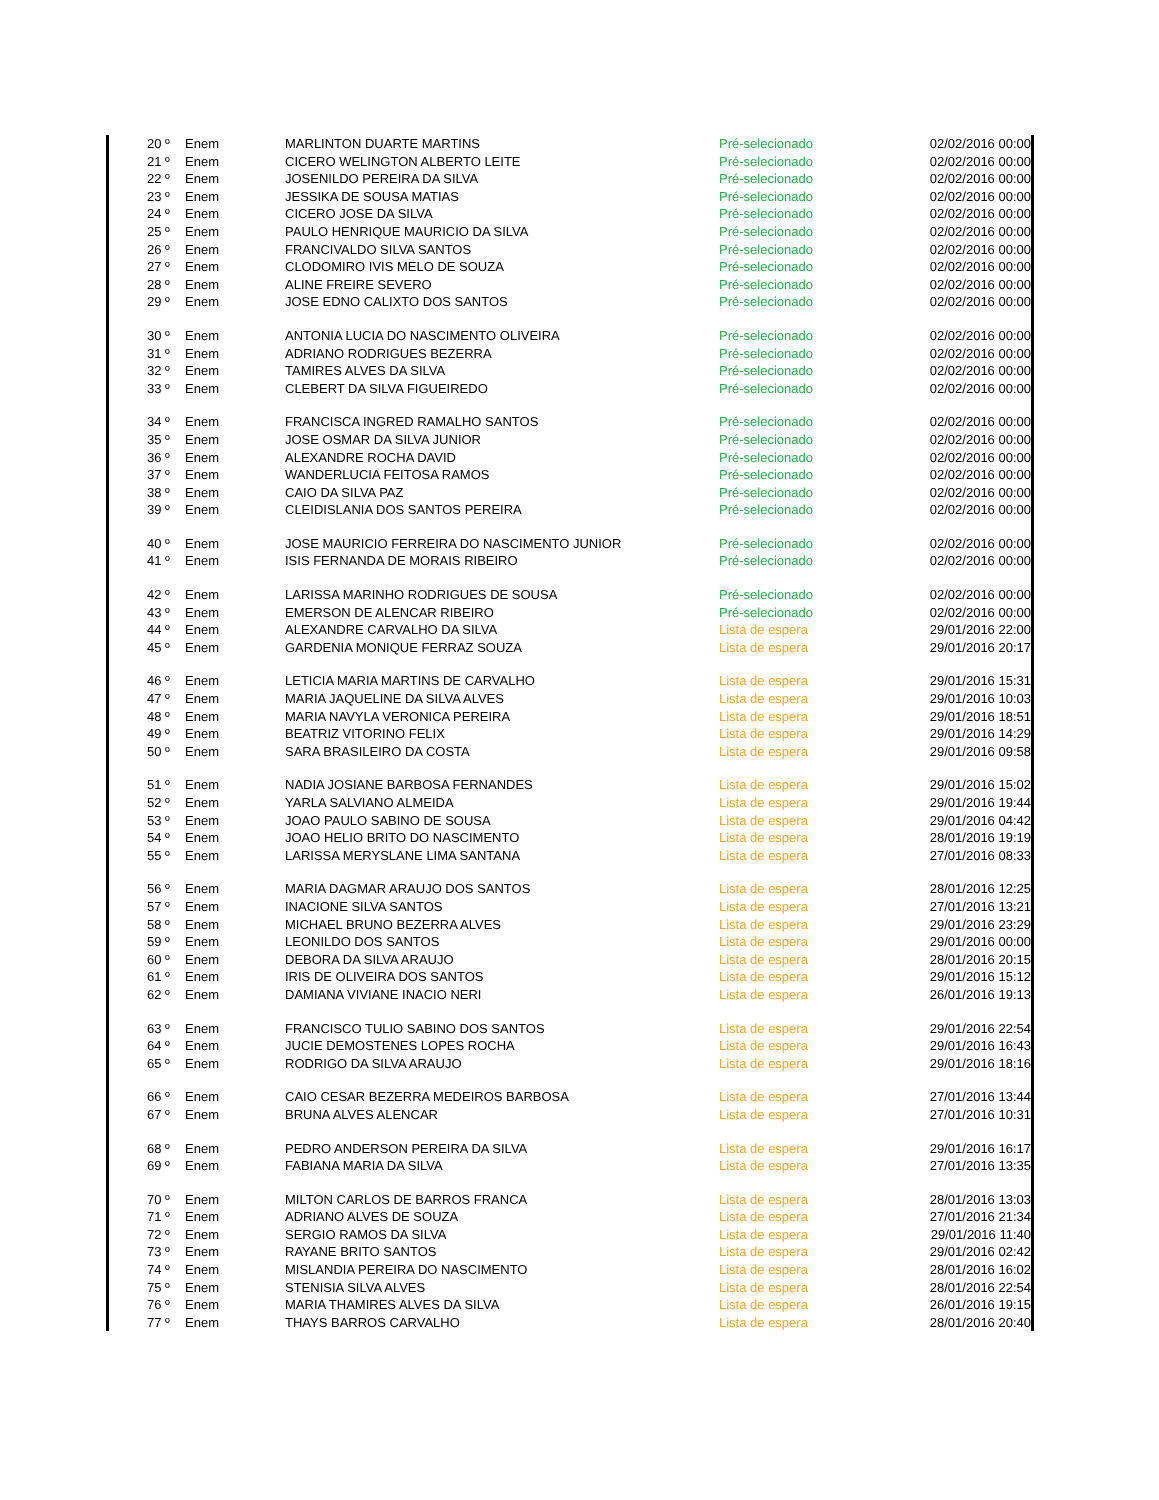| 20 º | Enem | MARLINTON DUARTE MARTINS | Pré-selecionado | 02/02/2016 00:00 |
| 21 º | Enem | CICERO WELINGTON ALBERTO LEITE | Pré-selecionado | 02/02/2016 00:00 |
| 22 º | Enem | JOSENILDO PEREIRA DA SILVA | Pré-selecionado | 02/02/2016 00:00 |
| 23 º | Enem | JESSIKA DE SOUSA MATIAS | Pré-selecionado | 02/02/2016 00:00 |
| 24 º | Enem | CICERO JOSE DA SILVA | Pré-selecionado | 02/02/2016 00:00 |
| 25 º | Enem | PAULO HENRIQUE MAURICIO DA SILVA | Pré-selecionado | 02/02/2016 00:00 |
| 26 º | Enem | FRANCIVALDO SILVA SANTOS | Pré-selecionado | 02/02/2016 00:00 |
| 27 º | Enem | CLODOMIRO IVIS MELO DE SOUZA | Pré-selecionado | 02/02/2016 00:00 |
| 28 º | Enem | ALINE FREIRE SEVERO | Pré-selecionado | 02/02/2016 00:00 |
| 29 º | Enem | JOSE EDNO CALIXTO DOS SANTOS | Pré-selecionado | 02/02/2016 00:00 |
| 30 º | Enem | ANTONIA LUCIA DO NASCIMENTO OLIVEIRA | Pré-selecionado | 02/02/2016 00:00 |
| 31 º | Enem | ADRIANO RODRIGUES BEZERRA | Pré-selecionado | 02/02/2016 00:00 |
| 32 º | Enem | TAMIRES ALVES DA SILVA | Pré-selecionado | 02/02/2016 00:00 |
| 33 º | Enem | CLEBERT DA SILVA FIGUEIREDO | Pré-selecionado | 02/02/2016 00:00 |
| 34 º | Enem | FRANCISCA INGRED RAMALHO SANTOS | Pré-selecionado | 02/02/2016 00:00 |
| 35 º | Enem | JOSE OSMAR DA SILVA JUNIOR | Pré-selecionado | 02/02/2016 00:00 |
| 36 º | Enem | ALEXANDRE ROCHA DAVID | Pré-selecionado | 02/02/2016 00:00 |
| 37 º | Enem | WANDERLUCIA FEITOSA RAMOS | Pré-selecionado | 02/02/2016 00:00 |
| 38 º | Enem | CAIO DA SILVA PAZ | Pré-selecionado | 02/02/2016 00:00 |
| 39 º | Enem | CLEIDISLANIA DOS SANTOS PEREIRA | Pré-selecionado | 02/02/2016 00:00 |
| 40 º | Enem | JOSE MAURICIO FERREIRA DO NASCIMENTO JUNIOR | Pré-selecionado | 02/02/2016 00:00 |
| 41 º | Enem | ISIS FERNANDA DE MORAIS RIBEIRO | Pré-selecionado | 02/02/2016 00:00 |
| 42 º | Enem | LARISSA MARINHO RODRIGUES DE SOUSA | Pré-selecionado | 02/02/2016 00:00 |
| 43 º | Enem | EMERSON DE ALENCAR RIBEIRO | Pré-selecionado | 02/02/2016 00:00 |
| 44 º | Enem | ALEXANDRE CARVALHO DA SILVA | Lista de espera | 29/01/2016 22:00 |
| 45 º | Enem | GARDENIA MONIQUE FERRAZ SOUZA | Lista de espera | 29/01/2016 20:17 |
| 46 º | Enem | LETICIA MARIA MARTINS DE CARVALHO | Lista de espera | 29/01/2016 15:31 |
| 47 º | Enem | MARIA JAQUELINE DA SILVA ALVES | Lista de espera | 29/01/2016 10:03 |
| 48 º | Enem | MARIA NAVYLA VERONICA PEREIRA | Lista de espera | 29/01/2016 18:51 |
| 49 º | Enem | BEATRIZ VITORINO FELIX | Lista de espera | 29/01/2016 14:29 |
| 50 º | Enem | SARA BRASILEIRO DA COSTA | Lista de espera | 29/01/2016 09:58 |
| 51 º | Enem | NADIA JOSIANE BARBOSA FERNANDES | Lista de espera | 29/01/2016 15:02 |
| 52 º | Enem | YARLA SALVIANO ALMEIDA | Lista de espera | 29/01/2016 19:44 |
| 53 º | Enem | JOAO PAULO SABINO DE SOUSA | Lista de espera | 29/01/2016 04:42 |
| 54 º | Enem | JOAO HELIO BRITO DO NASCIMENTO | Lista de espera | 28/01/2016 19:19 |
| 55 º | Enem | LARISSA MERYSLANE LIMA SANTANA | Lista de espera | 27/01/2016 08:33 |
| 56 º | Enem | MARIA DAGMAR ARAUJO DOS SANTOS | Lista de espera | 28/01/2016 12:25 |
| 57 º | Enem | INACIONE SILVA SANTOS | Lista de espera | 27/01/2016 13:21 |
| 58 º | Enem | MICHAEL BRUNO BEZERRA ALVES | Lista de espera | 29/01/2016 23:29 |
| 59 º | Enem | LEONILDO DOS SANTOS | Lista de espera | 29/01/2016 00:00 |
| 60 º | Enem | DEBORA DA SILVA ARAUJO | Lista de espera | 28/01/2016 20:15 |
| 61 º | Enem | IRIS DE OLIVEIRA DOS SANTOS | Lista de espera | 29/01/2016 15:12 |
| 62 º | Enem | DAMIANA VIVIANE INACIO NERI | Lista de espera | 26/01/2016 19:13 |
| 63 º | Enem | FRANCISCO TULIO SABINO DOS SANTOS | Lista de espera | 29/01/2016 22:54 |
| 64 º | Enem | JUCIE DEMOSTENES LOPES ROCHA | Lista de espera | 29/01/2016 16:43 |
| 65 º | Enem | RODRIGO DA SILVA ARAUJO | Lista de espera | 29/01/2016 18:16 |
| 66 º | Enem | CAIO CESAR BEZERRA MEDEIROS BARBOSA | Lista de espera | 27/01/2016 13:44 |
| 67 º | Enem | BRUNA ALVES ALENCAR | Lista de espera | 27/01/2016 10:31 |
| 68 º | Enem | PEDRO ANDERSON PEREIRA DA SILVA | Lista de espera | 29/01/2016 16:17 |
| 69 º | Enem | FABIANA MARIA DA SILVA | Lista de espera | 27/01/2016 13:35 |
| 70 º | Enem | MILTON CARLOS DE BARROS FRANCA | Lista de espera | 28/01/2016 13:03 |
| 71 º | Enem | ADRIANO ALVES DE SOUZA | Lista de espera | 27/01/2016 21:34 |
| 72 º | Enem | SERGIO RAMOS DA SILVA | Lista de espera | 29/01/2016 11:40 |
| 73 º | Enem | RAYANE BRITO SANTOS | Lista de espera | 29/01/2016 02:42 |
| 74 º | Enem | MISLANDIA PEREIRA DO NASCIMENTO | Lista de espera | 28/01/2016 16:02 |
| 75 º | Enem | STENISIA SILVA ALVES | Lista de espera | 28/01/2016 22:54 |
| 76 º | Enem | MARIA THAMIRES ALVES DA SILVA | Lista de espera | 26/01/2016 19:15 |
| 77 º | Enem | THAYS BARROS CARVALHO | Lista de espera | 28/01/2016 20:40 |